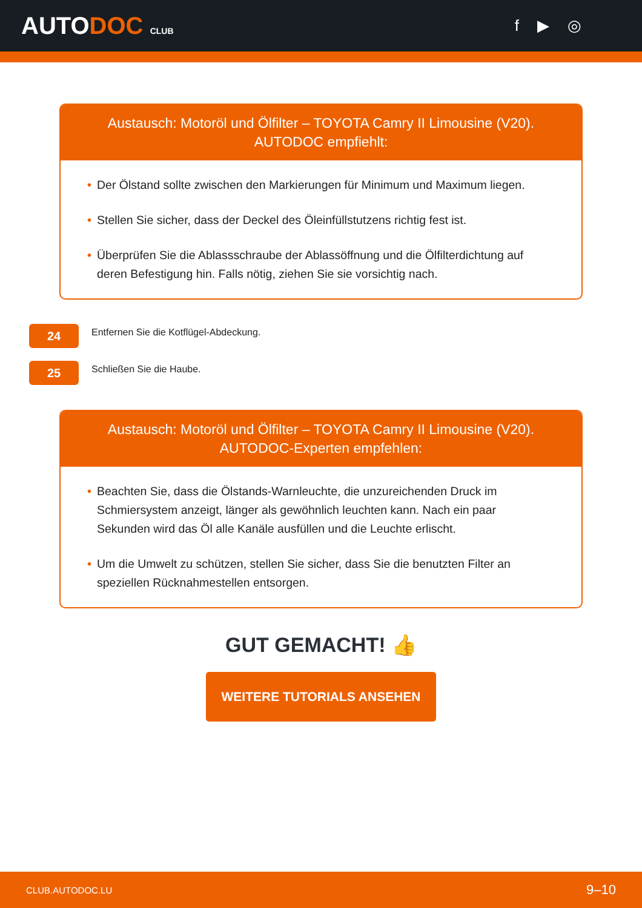AUTODOC CLUB
f ▶ ◎
Austausch: Motoröl und Ölfilter – TOYOTA Camry II Limousine (V20).
AUTODOC empfiehlt:
• Der Ölstand sollte zwischen den Markierungen für Minimum und Maximum liegen.
• Stellen Sie sicher, dass der Deckel des Öleinfüllstutzens richtig fest ist.
• Überprüfen Sie die Ablassschraube der Ablassöffnung und die Ölfilterdichtung auf deren Befestigung hin. Falls nötig, ziehen Sie sie vorsichtig nach.
24
Entfernen Sie die Kotflügel-Abdeckung.
25
Schließen Sie die Haube.
Austausch: Motoröl und Ölfilter – TOYOTA Camry II Limousine (V20).
AUTODOC-Experten empfehlen:
• Beachten Sie, dass die Ölstands-Warnleuchte, die unzureichenden Druck im Schmiersystem anzeigt, länger als gewöhnlich leuchten kann. Nach ein paar Sekunden wird das Öl alle Kanäle ausfüllen und die Leuchte erlischt.
• Um die Umwelt zu schützen, stellen Sie sicher, dass Sie die benutzten Filter an speziellen Rücknahmestellen entsorgen.
GUT GEMACHT! 👍
WEITERE TUTORIALS ANSEHEN
CLUB.AUTODOC.LU 9–10